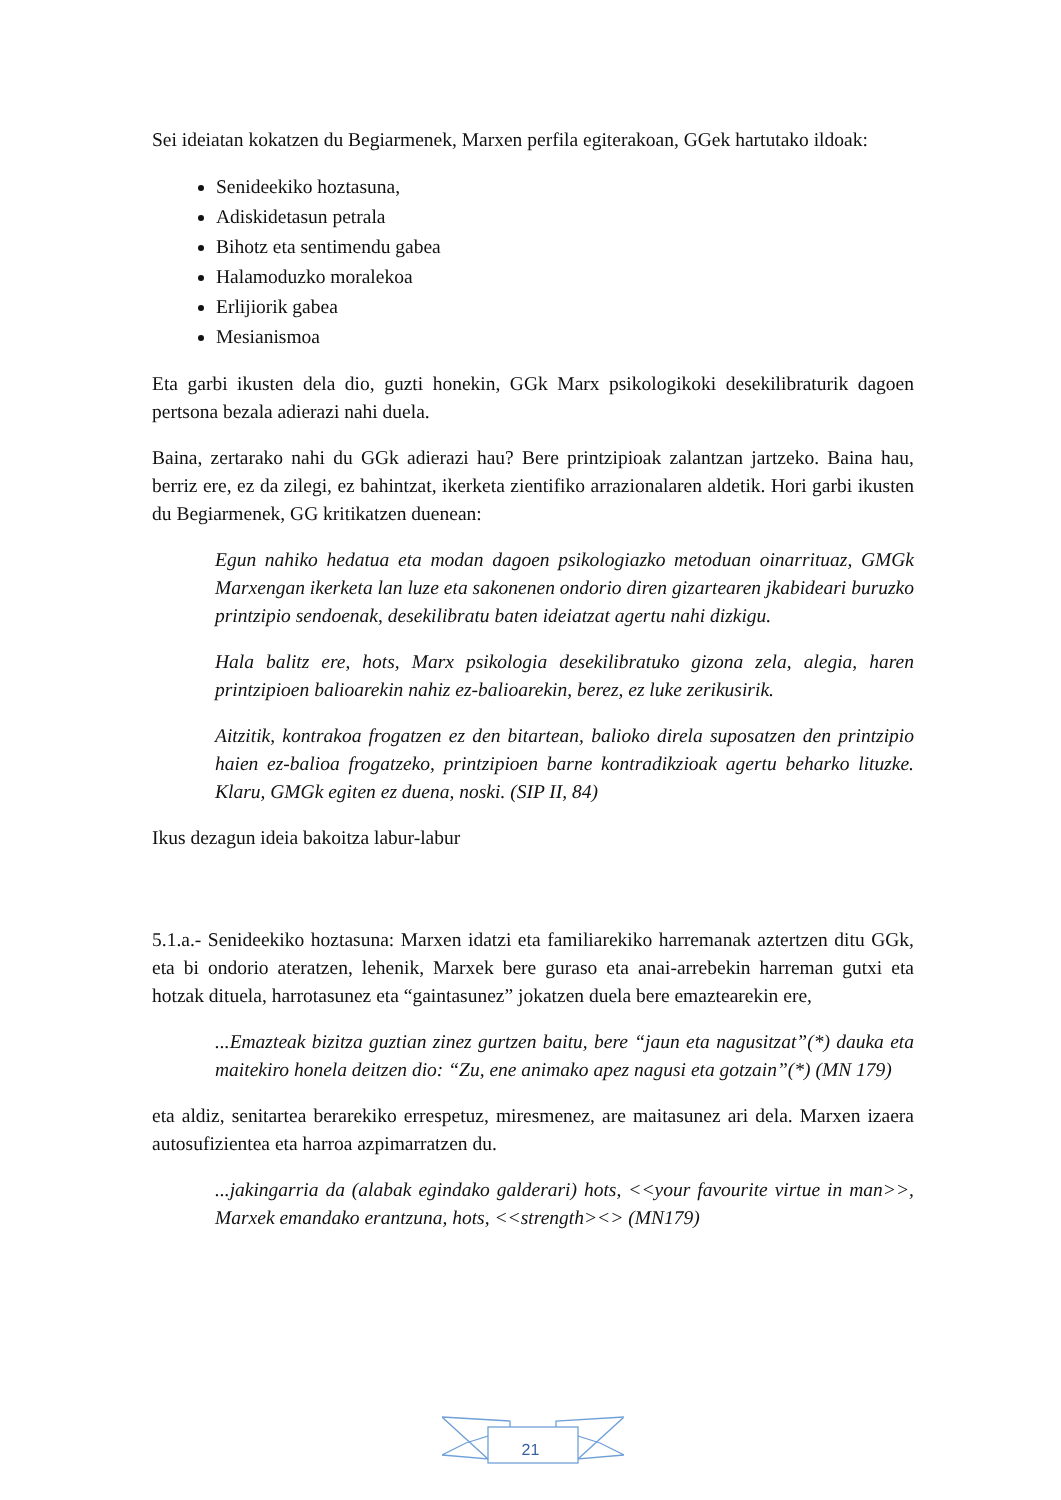Sei ideiatan kokatzen du Begiarmenek, Marxen perfila egiterakoan, GGek hartutako ildoak:
Senideekiko hoztasuna,
Adiskidetasun petrala
Bihotz eta sentimendu gabea
Halamoduzko moralekoa
Erlijiorik gabea
Mesianismoa
Eta garbi ikusten dela dio, guzti honekin, GGk Marx psikologikoki desekilibraturik dagoen pertsona bezala adierazi nahi duela.
Baina, zertarako nahi du GGk adierazi hau? Bere printzipioak zalantzan jartzeko. Baina hau, berriz ere, ez da zilegi, ez bahintzat, ikerketa zientifiko arrazionalaren aldetik. Hori garbi ikusten du Begiarmenek, GG kritikatzen duenean:
Egun nahiko hedatua eta modan dagoen psikologiazko metoduan oinarrituaz, GMGk Marxengan ikerketa lan luze eta sakonenen ondorio diren gizartearen jkabideari buruzko printzipio sendoenak, desekilibratu baten ideiatzat agertu nahi dizkigu.
Hala balitz ere, hots, Marx psikologia desekilibratuko gizona zela, alegia, haren printzipioen balioarekin nahiz ez-balioarekin, berez, ez luke zerikusirik.
Aitzitik, kontrakoa frogatzen ez den bitartean, balioko direla suposatzen den printzipio haien ez-balioa frogatzeko, printzipioen barne kontradikzioak agertu beharko lituzke. Klaru, GMGk egiten ez duena, noski. (SIP II, 84)
Ikus dezagun ideia bakoitza labur-labur
5.1.a.- Senideekiko hoztasuna: Marxen idatzi eta familiarekiko harremanak aztertzen ditu GGk, eta bi ondorio ateratzen, lehenik, Marxek bere guraso eta anai-arrebekin harreman gutxi eta hotzak dituela, harrotasunez eta “gaintasunez” jokatzen duela bere emaztearekin ere,
...Emazteak bizitza guztian zinez gurtzen baitu, bere “jaun eta nagusitzat”(*) dauka eta maitekiro honela deitzen dio: “Zu, ene animako apez nagusi eta gotzain”(*) (MN 179)
eta aldiz, senitartea berarekiko errespetuz, miresmenez, are maitasunez ari dela. Marxen izaera autosufizientea eta harroa azpimarratzen du.
...jakingarria da (alabak egindako galderari) hots, <<your favourite virtue in man>>, Marxek emandako erantzuna, hots, <<strength><> (MN179)
21